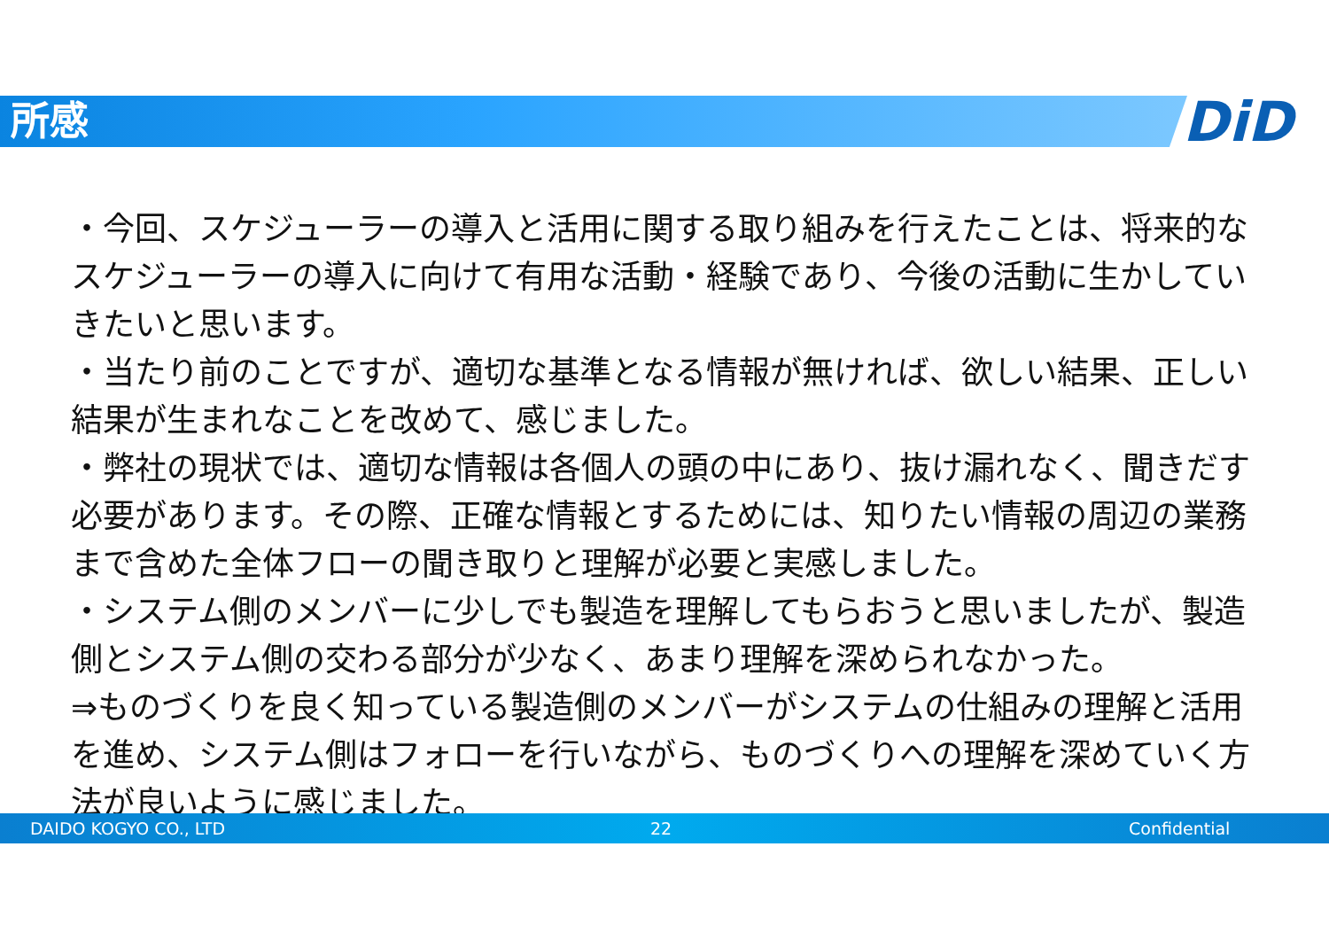所感 DiD
・今回、スケジューラーの導入と活用に関する取り組みを行えたことは、将来的なスケジューラーの導入に向けて有用な活動・経験であり、今後の活動に生かしていきたいと思います。
・当たり前のことですが、適切な基準となる情報が無ければ、欲しい結果、正しい結果が生まれなことを改めて、感じました。
・弊社の現状では、適切な情報は各個人の頭の中にあり、抜け漏れなく、聞きだす必要があります。その際、正確な情報とするためには、知りたい情報の周辺の業務まで含めた全体フローの聞き取りと理解が必要と実感しました。
・システム側のメンバーに少しでも製造を理解してもらおうと思いましたが、製造側とシステム側の交わる部分が少なく、あまり理解を深められなかった。
⇒ものづくりを良く知っている製造側のメンバーがシステムの仕組みの理解と活用を進め、システム側はフォローを行いながら、ものづくりへの理解を深めていく方法が良いように感じました。
DAIDO KOGYO CO., LTD 22 Confidential